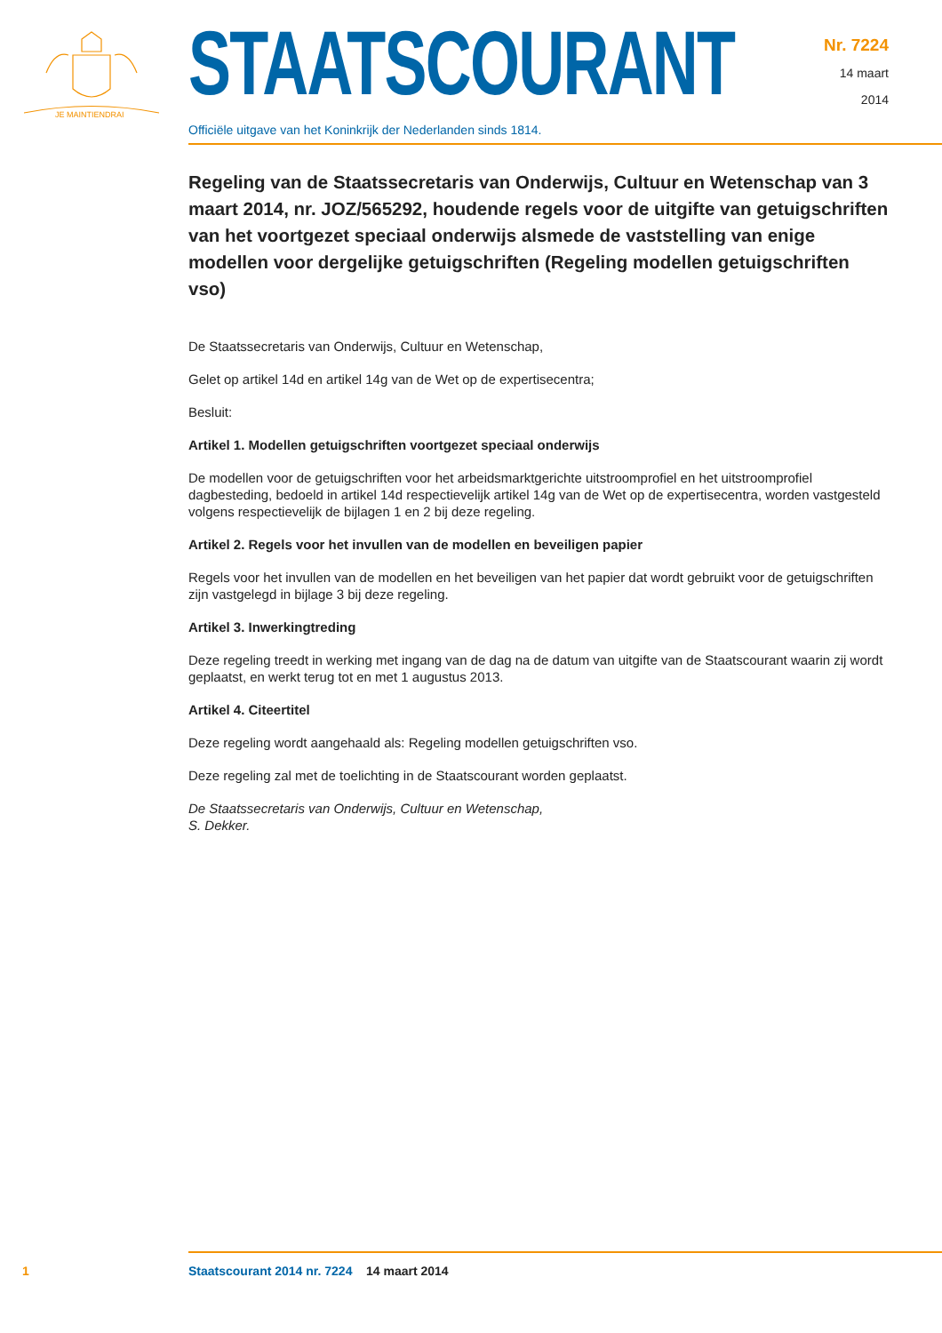JE MAINTIENDRAI
STAATSCOURANT
Officiële uitgave van het Koninkrijk der Nederlanden sinds 1814.
Nr. 7224
14 maart
2014
Regeling van de Staatssecretaris van Onderwijs, Cultuur en Wetenschap van 3 maart 2014, nr. JOZ/565292, houdende regels voor de uitgifte van getuigschriften van het voortgezet speciaal onderwijs alsmede de vaststelling van enige modellen voor dergelijke getuigschriften (Regeling modellen getuigschriften vso)
De Staatssecretaris van Onderwijs, Cultuur en Wetenschap,
Gelet op artikel 14d en artikel 14g van de Wet op de expertisecentra;
Besluit:
Artikel 1. Modellen getuigschriften voortgezet speciaal onderwijs
De modellen voor de getuigschriften voor het arbeidsmarktgerichte uitstroomprofiel en het uitstroomprofiel dagbesteding, bedoeld in artikel 14d respectievelijk artikel 14g van de Wet op de expertisecentra, worden vastgesteld volgens respectievelijk de bijlagen 1 en 2 bij deze regeling.
Artikel 2. Regels voor het invullen van de modellen en beveiligen papier
Regels voor het invullen van de modellen en het beveiligen van het papier dat wordt gebruikt voor de getuigschriften zijn vastgelegd in bijlage 3 bij deze regeling.
Artikel 3. Inwerkingtreding
Deze regeling treedt in werking met ingang van de dag na de datum van uitgifte van de Staatscourant waarin zij wordt geplaatst, en werkt terug tot en met 1 augustus 2013.
Artikel 4. Citeertitel
Deze regeling wordt aangehaald als: Regeling modellen getuigschriften vso.
Deze regeling zal met de toelichting in de Staatscourant worden geplaatst.
De Staatssecretaris van Onderwijs, Cultuur en Wetenschap,
S. Dekker.
1 Staatscourant 2014 nr. 7224 14 maart 2014